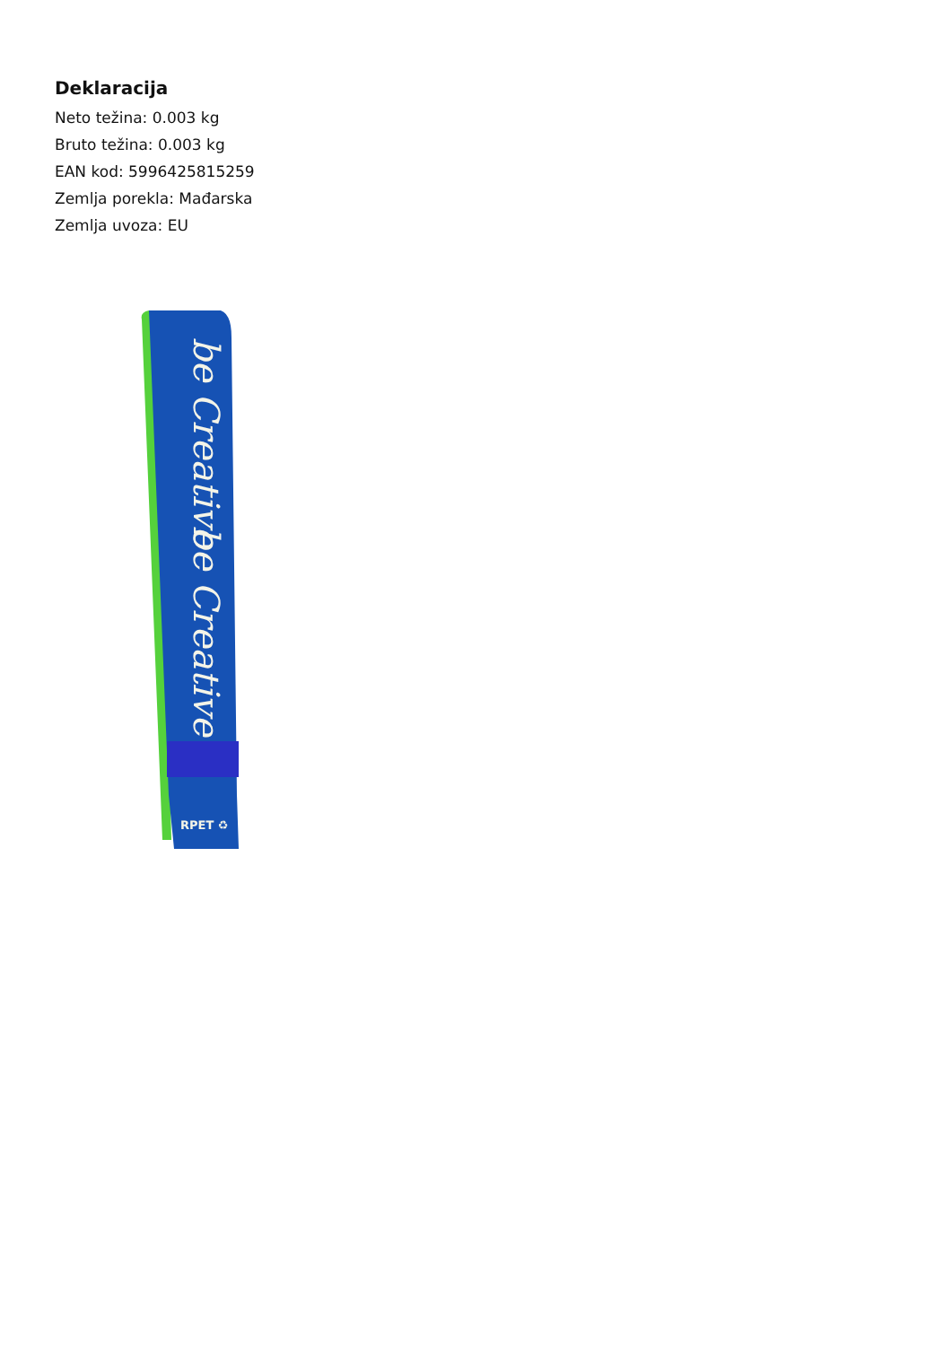Deklaracija
Neto težina: 0.003 kg
Bruto težina: 0.003 kg
EAN kod: 5996425815259
Zemlja porekla: Mađarska
Zemlja uvoza: EU
be Creative
be Creative
RPET ♻